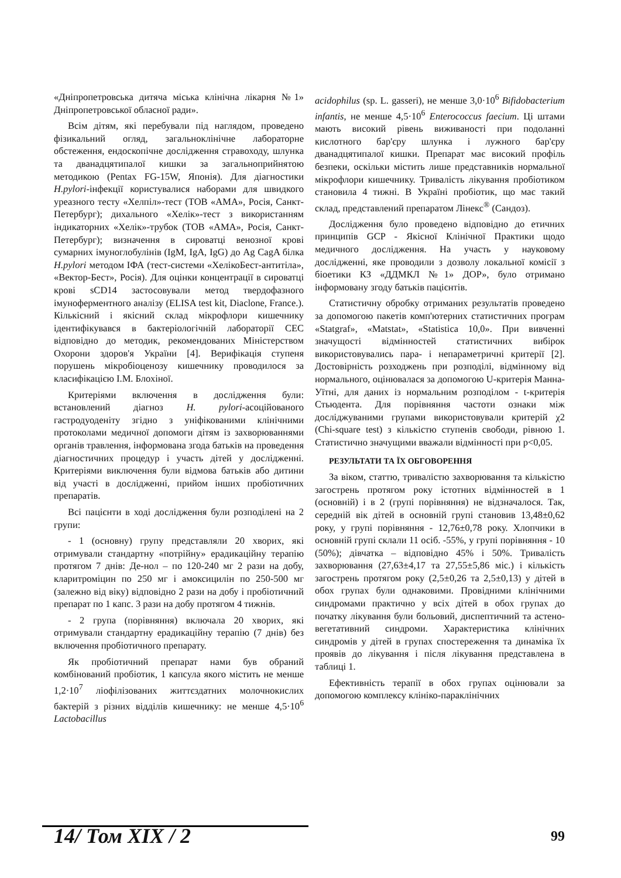«Дніпропетровська дитяча міська клінічна лікарня №1» Дніпропетровської обласної ради».
Всім дітям, які перебували під наглядом, проведено фізикальний огляд, загальноклінічне лабораторне обстеження, ендоскопічне дослідження стравоходу, шлунка та дванадцятипалої кишки за загальноприйнятою методикою (Pentax FG-15W, Японія). Для діагностики H.pylori-інфекції користувалися наборами для швидкого уреазного тесту «Хелпіл»-тест (ТОВ «АМА», Росія, Санкт-Петербург); дихального «Хелік»-тест з використанням індикаторних «Хелік»-трубок (ТОВ «АМА», Росія, Санкт-Петербург); визначення в сироватці венозної крові сумарних імуноглобулінів (IgM, IgA, IgG) до Ag CagA білка H.pylori методом ІФА (тест-системи «ХелікоБест-антитіла», «Вектор-Бест», Росія). Для оцінки концентрації в сироватці крові sCD14 застосовували метод твердофазного імуноферментного аналізу (ELISA test kit, Diaclone, France.). Кількісний і якісний склад мікрофлори кишечнику ідентифікувався в бактеріологічній лабораторії СЕС відповідно до методик, рекомендованих Міністерством Охорони здоров'я України [4]. Верифікація ступеня порушень мікробіоценозу кишечнику проводилося за класифікацією І.М. Блохіної.
Критеріями включення в дослідження були: встановлений діагноз H. pylori-асоційованого гастродуоденіту згідно з уніфікованими клінічними протоколами медичної допомоги дітям із захворюваннями органів травлення, інформована згода батьків на проведення діагностичних процедур і участь дітей у дослідженні. Критеріями виключення були відмова батьків або дитини від участі в дослідженні, прийом інших пробіотичних препаратів.
Всі пацієнти в ході дослідження були розподілені на 2 групи:
- 1 (основну) групу представляли 20 хворих, які отримували стандартну «потрійну» ерадикаційну терапію протягом 7 днів: Де-нол – по 120-240 мг 2 рази на добу, кларитроміцин по 250 мг і амоксицилін по 250-500 мг (залежно від віку) відповідно 2 рази на добу і пробіотичний препарат по 1 капс. 3 рази на добу протягом 4 тижнів.
- 2 група (порівняння) включала 20 хворих, які отримували стандартну ерадикаційну терапію (7 днів) без включення пробіотичного препарату.
Як пробіотичний препарат нами був обраний комбінований пробіотик, 1 капсула якого містить не менше 1,2·10<sup>7</sup> ліофілізованих життєздатних молочнокислих бактерій з різних відділів кишечнику: не менше 4,5·10<sup>6</sup> Lactobacillus
acidophilus (sp. L. gasseri), не менше 3,0·10<sup>6</sup> Bifidobacterium infantis, не менше 4,5·10<sup>6</sup> Enterococcus faecium. Ці штами мають високий рівень виживаності при подоланні кислотного бар'єру шлунка і лужного бар'єру дванадцятипалої кишки. Препарат має високий профіль безпеки, оскільки містить лише представників нормальної мікрофлори кишечнику. Тривалість лікування пробіотиком становила 4 тижні. В Україні пробіотик, що має такий склад, представлений препаратом Лінекс<sup>®</sup> (Сандоз).
Дослідження було проведено відповідно до етичних принципів GCP - Якісної Клінічної Практики щодо медичного дослідження. На участь у науковому дослідженні, яке проводили з дозволу локальної комісії з біоетики КЗ «ДДМКЛ №1» ДОР», було отримано інформовану згоду батьків пацієнтів.
Статистичну обробку отриманих результатів проведено за допомогою пакетів комп'ютерних статистичних програм «Statgraf», «Matstat», «Statistica 10,0». При вивченні значущості відмінностей статистичних вибірок використовувались пара- і непараметричні критерії [2]. Достовірність розходжень при розподілі, відмінному від нормального, оцінювалася за допомогою U-критерія Манна-Уїтні, для даних із нормальним розподілом - t-критерія Стьюдента. Для порівняння частоти ознаки між досліджуваними групами використовували критерій χ2 (Chi-square test) з кількістю ступенів свободи, рівною 1. Статистично значущими вважали відмінності при p<0,05.
РЕЗУЛЬТАТИ ТА ЇХ ОБГОВОРЕННЯ
За віком, статтю, тривалістю захворювання та кількістю загострень протягом року істотних відмінностей в 1 (основній) і в 2 (групі порівняння) не відзначалося. Так, середній вік дітей в основній групі становив 13,48±0,62 року, у групі порівняння - 12,76±0,78 року. Хлопчики в основній групі склали 11 осіб. -55%, у групі порівняння - 10 (50%); дівчатка – відповідно 45% і 50%. Тривалість захворювання (27,63±4,17 та 27,55±5,86 міс.) і кількість загострень протягом року (2,5±0,26 та 2,5±0,13) у дітей в обох групах були однаковими. Провідними клінічними синдромами практично у всіх дітей в обох групах до початку лікування були больовий, диспептичний та астено-вегетативний синдроми. Характеристика клінічних синдромів у дітей в групах спостереження та динаміка їх проявів до лікування і після лікування представлена в таблиці 1.
Ефективність терапії в обох групах оцінювали за допомогою комплексу клініко-параклінічних
14/ Том XIX / 2 99